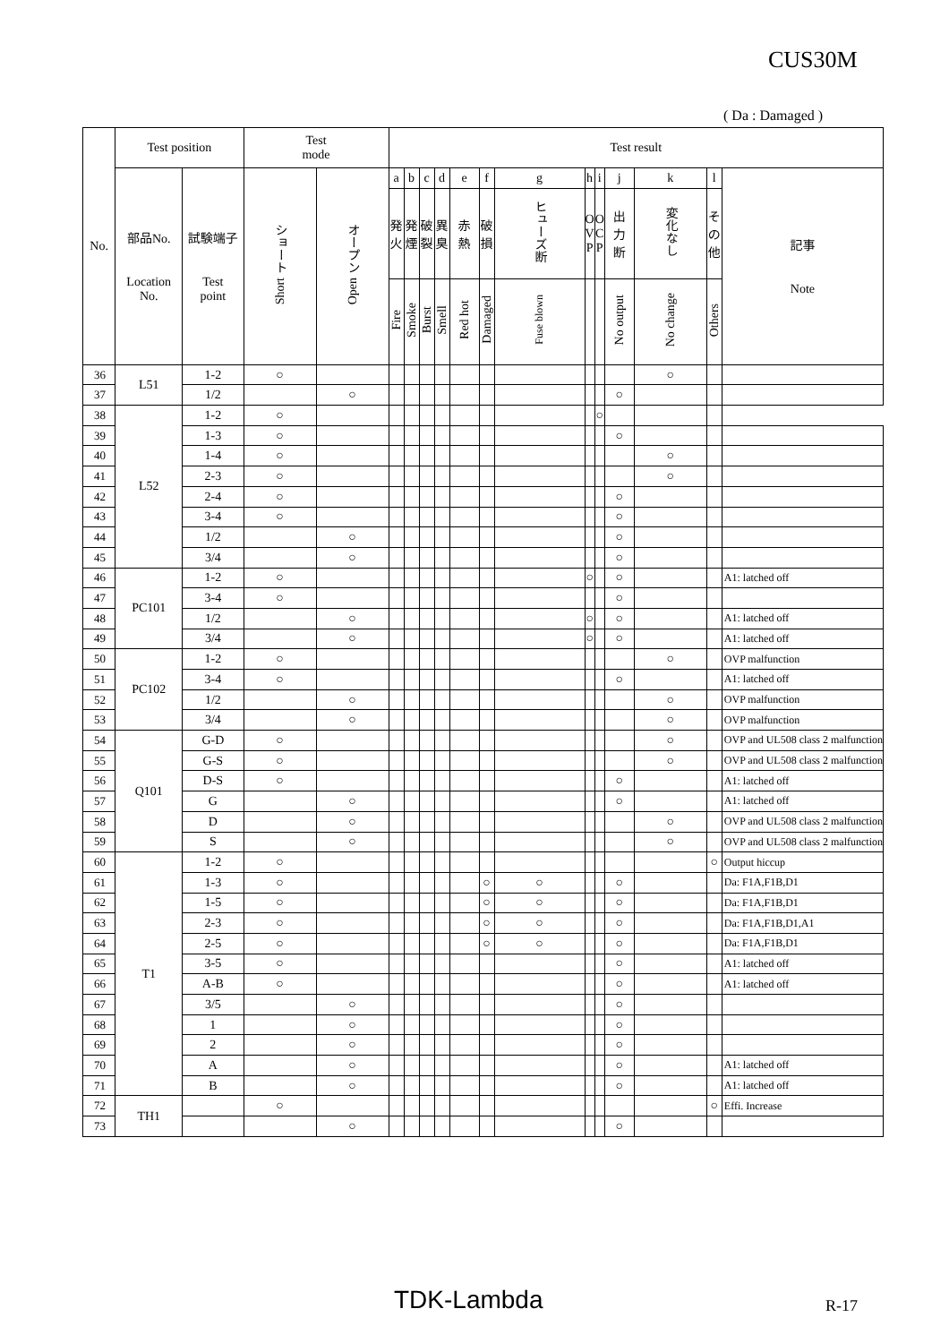CUS30M
( Da : Damaged )
| No. | Test position | | Test mode | | Test result | | | | | | | | | | | | |
| --- | --- | --- | --- | --- | --- | --- | --- | --- | --- | --- | --- | --- | --- | --- | --- | --- | --- |
| | 部品No. Location No. | 試験端子 Test point | ショート Short | オープン Open | a | b | c | d | e | f | g | h | i | j | k | l | 記事 Note |
| | | | | | 発 火 | 発 煙 | 破 裂 | 異 臭 | 赤 熱 | 破 損 | ヒューズ断 | O V P | O C P | 出 力 断 | 変化なし | そ の 他 | |
| | | | | | Fire | Smoke | Burst | Smell | Red hot | Damaged | Fuse blown | | | No output | No change | Others | |
| 36 | L51 | 1-2 | ○ | | | | | | | | | | | | ○ | | |
| 37 | | 1/2 | | ○ | | | | | | | | | | ○ | | | |
| 38 | L52 | 1-2 | ○ | | | | | | | | | | ○ | | | | |
| 39 | | 1-3 | ○ | | | | | | | | | | | ○ | | | |
| 40 | | 1-4 | ○ | | | | | | | | | | | | ○ | | |
| 41 | | 2-3 | ○ | | | | | | | | | | | | ○ | | |
| 42 | | 2-4 | ○ | | | | | | | | | | | ○ | | | |
| 43 | | 3-4 | ○ | | | | | | | | | | | ○ | | | |
| 44 | | 1/2 | | ○ | | | | | | | | | | ○ | | | |
| 45 | | 3/4 | | ○ | | | | | | | | | | ○ | | | |
| 46 | PC101 | 1-2 | ○ | | | | | | | | | ○ | | ○ | | | A1: latched off |
| 47 | | 3-4 | ○ | | | | | | | | | | | ○ | | | |
| 48 | | 1/2 | | ○ | | | | | | | | ○ | | ○ | | | A1: latched off |
| 49 | | 3/4 | | ○ | | | | | | | | ○ | | ○ | | | A1: latched off |
| 50 | PC102 | 1-2 | ○ | | | | | | | | | | | | ○ | | OVP malfunction |
| 51 | | 3-4 | ○ | | | | | | | | | | | ○ | | | A1: latched off |
| 52 | | 1/2 | | ○ | | | | | | | | | | | ○ | | OVP malfunction |
| 53 | | 3/4 | | ○ | | | | | | | | | | | ○ | | OVP malfunction |
| 54 | Q101 | G-D | ○ | | | | | | | | | | | | ○ | | OVP and UL508 class 2 malfunction |
| 55 | | G-S | ○ | | | | | | | | | | | | ○ | | OVP and UL508 class 2 malfunction |
| 56 | | D-S | ○ | | | | | | | | | | | ○ | | | A1: latched off |
| 57 | | G | | ○ | | | | | | | | | | ○ | | | A1: latched off |
| 58 | | D | | ○ | | | | | | | | | | | ○ | | OVP and UL508 class 2 malfunction |
| 59 | | S | | ○ | | | | | | | | | | | ○ | | OVP and UL508 class 2 malfunction |
| 60 | T1 | 1-2 | ○ | | | | | | | | | | | | | ○ | Output hiccup |
| 61 | | 1-3 | ○ | | | | | | | ○ | ○ | | | ○ | | | Da: F1A,F1B,D1 |
| 62 | | 1-5 | ○ | | | | | | | ○ | ○ | | | ○ | | | Da: F1A,F1B,D1 |
| 63 | | 2-3 | ○ | | | | | | | ○ | ○ | | | ○ | | | Da: F1A,F1B,D1,A1 |
| 64 | | 2-5 | ○ | | | | | | | ○ | ○ | | | ○ | | | Da: F1A,F1B,D1 |
| 65 | | 3-5 | ○ | | | | | | | | | | | ○ | | | A1: latched off |
| 66 | | A-B | ○ | | | | | | | | | | | ○ | | | A1: latched off |
| 67 | | 3/5 | | ○ | | | | | | | | | | ○ | | | |
| 68 | | 1 | | ○ | | | | | | | | | | ○ | | | |
| 69 | | 2 | | ○ | | | | | | | | | | ○ | | | |
| 70 | | A | | ○ | | | | | | | | | | ○ | | | A1: latched off |
| 71 | | B | | ○ | | | | | | | | | | ○ | | | A1: latched off |
| 72 | TH1 | | ○ | | | | | | | | | | | | | ○ | Effi. Increase |
| 73 | | | | ○ | | | | | | | | | | ○ | | | |
TDK-Lambda R-17